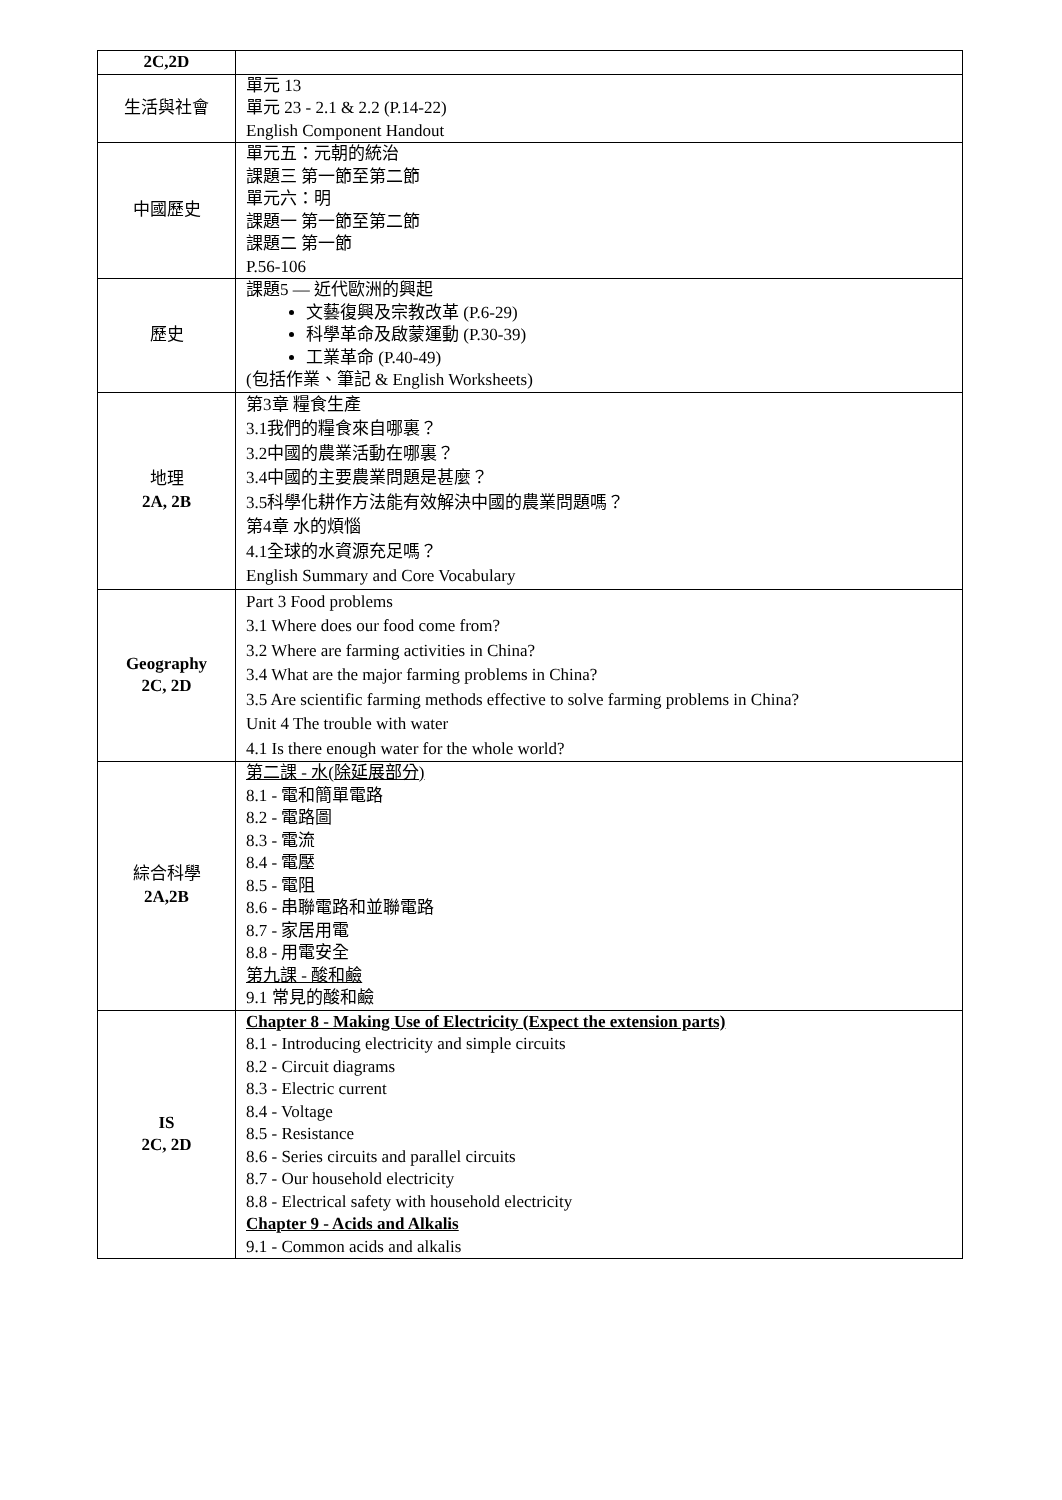| 2C,2D | |
| 生活與社會 | 單元 13 單元 23 - 2.1 & 2.2 (P.14-22) English Component Handout |
| 中國歷史 | 單元五：元朝的統治 課題三 第一節至第二節 單元六：明 課題一 第一節至第二節 課題二 第一節 P.56-106 |
| 歷史 | 課題5 — 近代歐洲的興起 文藝復興及宗教改革 (P.6-29) 科學革命及啟蒙運動 (P.30-39) 工業革命 (P.40-49) (包括作業、筆記 & English Worksheets) |
| 地理 2A, 2B | 第3章 糧食生產 3.1我們的糧食來自哪裏？ 3.2中國的農業活動在哪裏？ 3.4中國的主要農業問題是甚麼？ 3.5科學化耕作方法能有效解決中國的農業問題嗎？ 第4章 水的煩惱 4.1全球的水資源充足嗎？ English Summary and Core Vocabulary |
| Geography 2C, 2D | Part 3 Food problems 3.1 Where does our food come from? 3.2 Where are farming activities in China? 3.4 What are the major farming problems in China? 3.5 Are scientific farming methods effective to solve farming problems in China? Unit 4 The trouble with water 4.1 Is there enough water for the whole world? |
| 綜合科學 2A,2B | 第二課 - 水(除延展部分) 8.1 - 電和簡單電路 8.2 - 電路圖 8.3 - 電流 8.4 - 電壓 8.5 - 電阻 8.6 - 串聯電路和並聯電路 8.7 - 家居用電 8.8 - 用電安全 第九課 - 酸和鹼 9.1 常見的酸和鹼 |
| IS 2C, 2D | Chapter 8 - Making Use of Electricity (Expect the extension parts) 8.1 - Introducing electricity and simple circuits 8.2 - Circuit diagrams 8.3 - Electric current 8.4 - Voltage 8.5 - Resistance 8.6 - Series circuits and parallel circuits 8.7 - Our household electricity 8.8 - Electrical safety with household electricity Chapter 9 - Acids and Alkalis 9.1 - Common acids and alkalis |